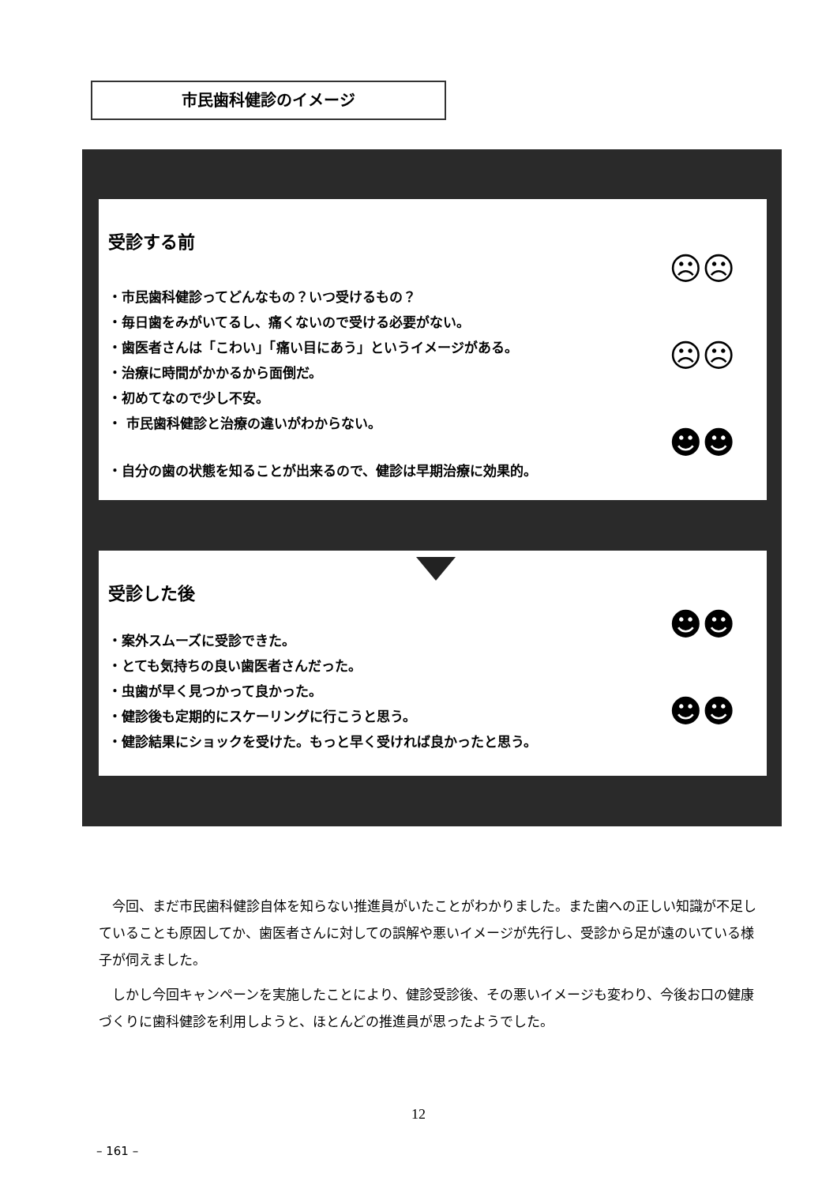市民歯科健診のイメージ
受診する前
☹☹
☹☹
☻☻
・市民歯科健診ってどんなもの？いつ受けるもの？
・毎日歯をみがいてるし、痛くないので受ける必要がない。
・歯医者さんは「こわい」「痛い目にあう」というイメージがある。
・治療に時間がかかるから面倒だ。
・初めてなので少し不安。
・ 市民歯科健診と治療の違いがわからない。
・自分の歯の状態を知ることが出来るので、健診は早期治療に効果的。
受診した後
☻☻
☻☻
・案外スムーズに受診できた。
・とても気持ちの良い歯医者さんだった。
・虫歯が早く見つかって良かった。
・健診後も定期的にスケーリングに行こうと思う。
・健診結果にショックを受けた。もっと早く受ければ良かったと思う。
今回、まだ市民歯科健診自体を知らない推進員がいたことがわかりました。また歯への正しい知識が不足していることも原因してか、歯医者さんに対しての誤解や悪いイメージが先行し、受診から足が遠のいている様子が伺えました。
しかし今回キャンペーンを実施したことにより、健診受診後、その悪いイメージも変わり、今後お口の健康づくりに歯科健診を利用しようと、ほとんどの推進員が思ったようでした。
12
– 161 –